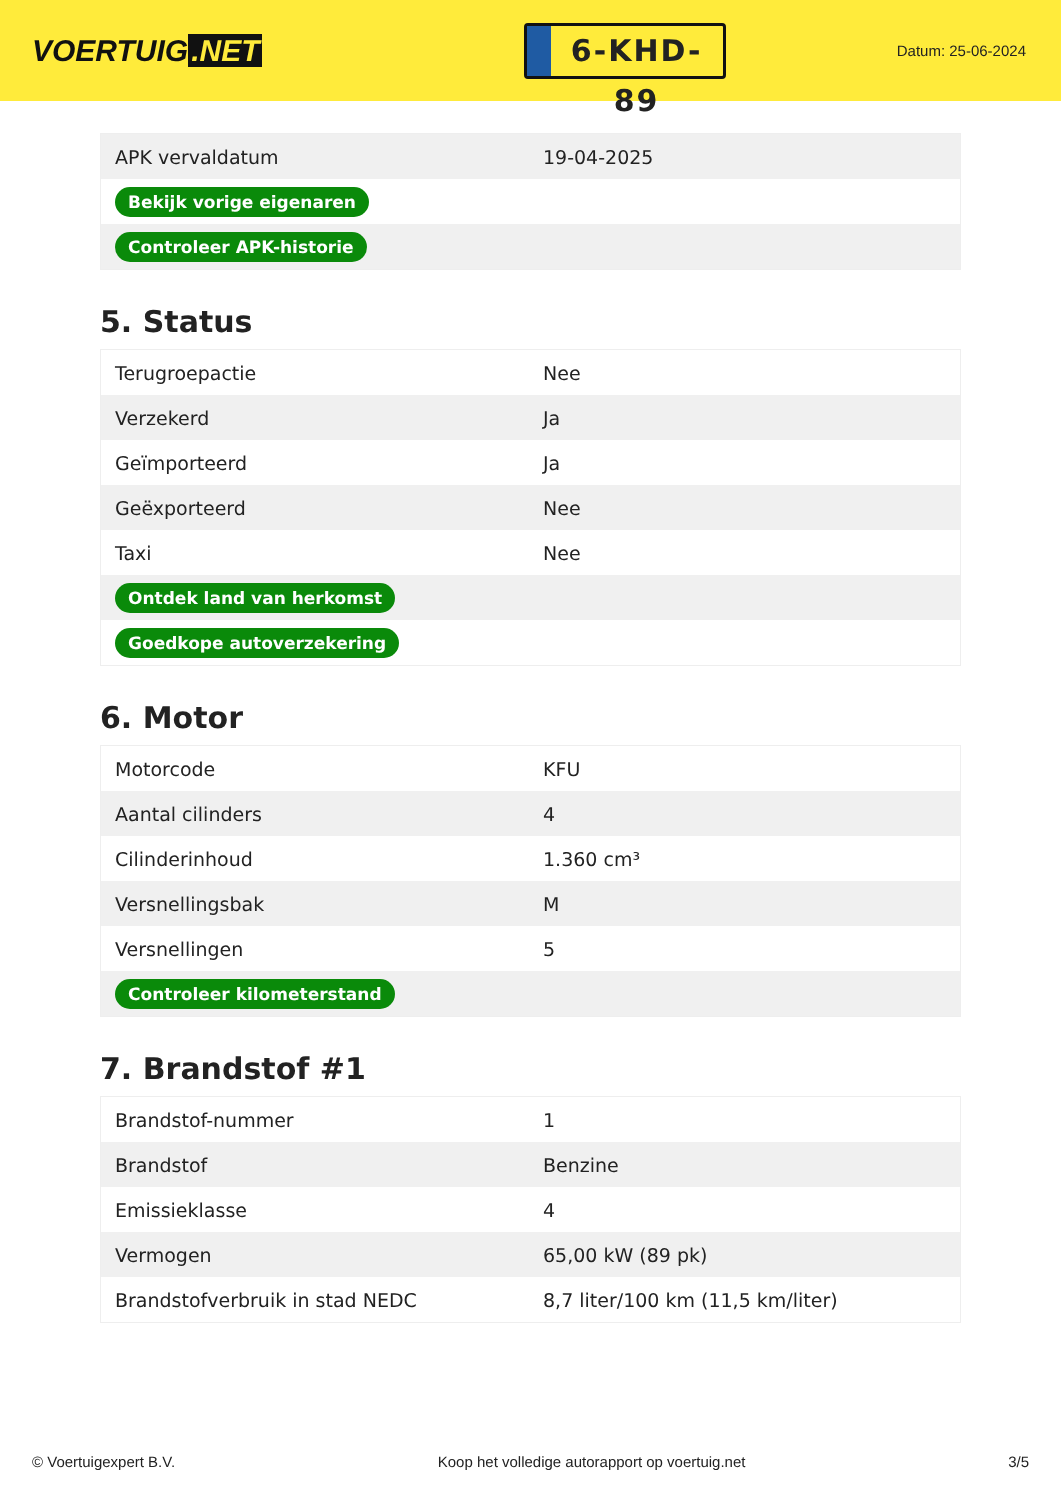VOERTUIG.NET
6-KHD-89
Datum: 25-06-2024
| APK vervaldatum | 19-04-2025 |
| Bekijk vorige eigenaren | |
| Controleer APK-historie | |
5. Status
| Terugroepactie | Nee |
| Verzekerd | Ja |
| Geïmporteerd | Ja |
| Geëxporteerd | Nee |
| Taxi | Nee |
| Ontdek land van herkomst | |
| Goedkope autoverzekering | |
6. Motor
| Motorcode | KFU |
| Aantal cilinders | 4 |
| Cilinderinhoud | 1.360 cm³ |
| Versnellingsbak | M |
| Versnellingen | 5 |
| Controleer kilometerstand | |
7. Brandstof #1
| Brandstof-nummer | 1 |
| Brandstof | Benzine |
| Emissieklasse | 4 |
| Vermogen | 65,00 kW (89 pk) |
| Brandstofverbruik in stad NEDC | 8,7 liter/100 km (11,5 km/liter) |
© Voertuigexpert B.V. Koop het volledige autorapport op voertuig.net 3/5